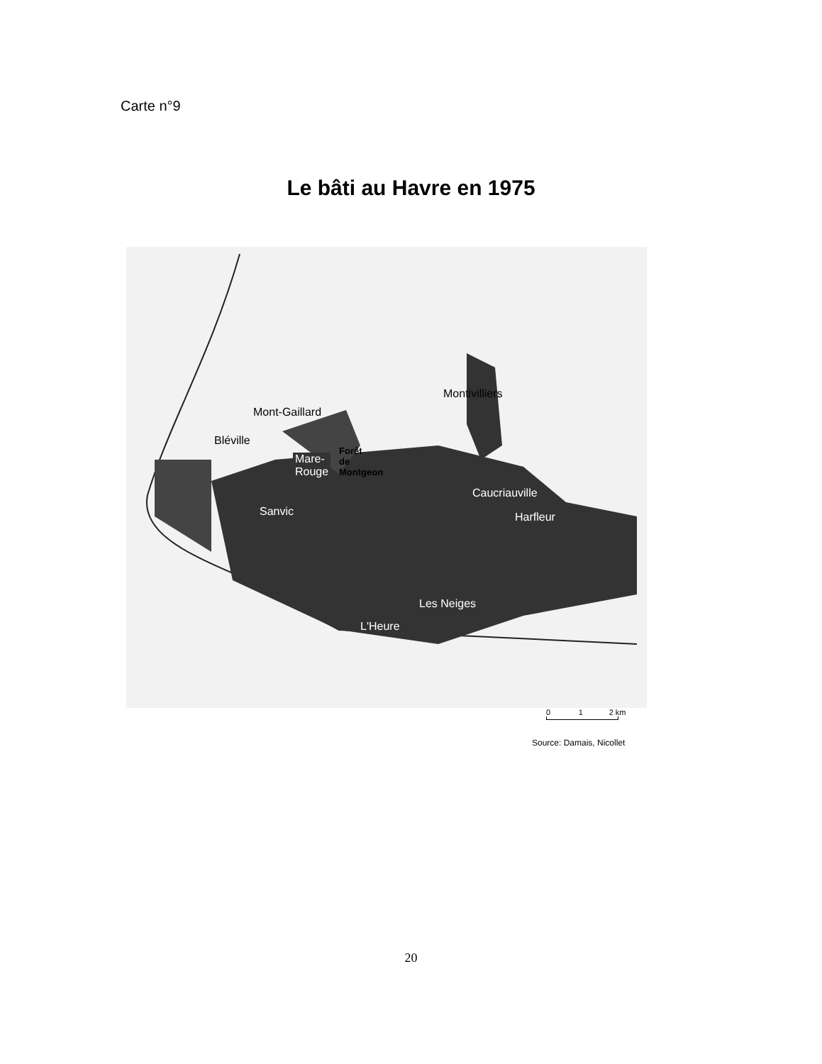Carte n°9
Le bâti au Havre en 1975
Montivilliers
Mont-Gaillard
Bléville
Mare-
Rouge
Forêt
de
Montgeon
Caucriauville
Harfleur
Sanvic
Les Neiges
L'Heure
0 1 2 km
Source: Damais, Nicollet
20